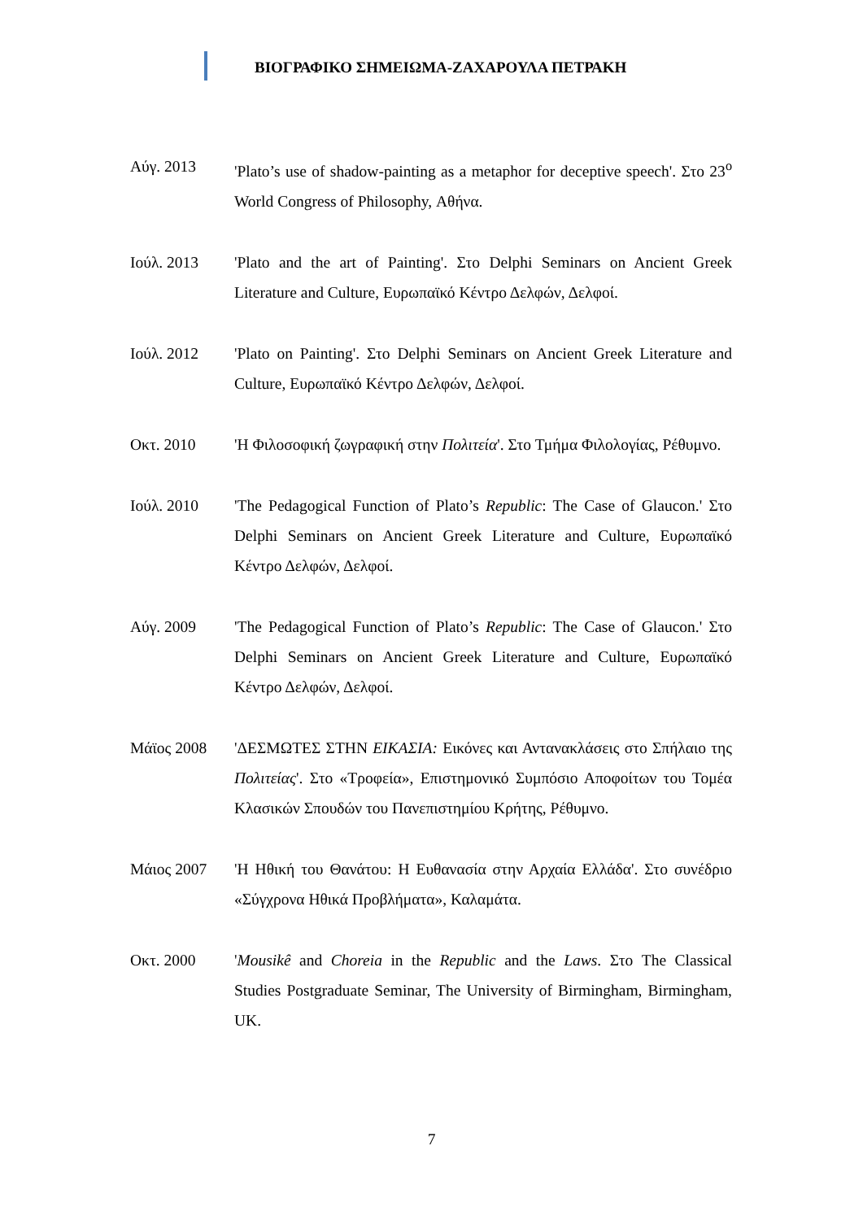ΒΙΟΓΡΑΦΙΚΟ ΣΗΜΕΙΩΜΑ-ΖΑΧΑΡΟΥΛΑ ΠΕΤΡΑΚΗ
Αύγ. 2013 'Plato’s use of shadow-painting as a metaphor for deceptive speech'. Στο 23<sup>ο</sup> World Congress of Philosophy, Αθήνα.
Ιούλ. 2013 'Plato and the art of Painting'. Στο Delphi Seminars on Ancient Greek Literature and Culture, Ευρωπαϊκό Κέντρο Δελφών, Δελφοί.
Ιούλ. 2012 'Plato on Painting'. Στο Delphi Seminars on Ancient Greek Literature and Culture, Ευρωπαϊκό Κέντρο Δελφών, Δελφοί.
Οκτ. 2010 'Η Φιλοσοφική ζωγραφική στην Πολιτεία'. Στο Τμήμα Φιλολογίας, Ρέθυμνο.
Ιούλ. 2010 'The Pedagogical Function of Plato’s Republic: The Case of Glaucon.' Στο Delphi Seminars on Ancient Greek Literature and Culture, Ευρωπαϊκό Κέντρο Δελφών, Δελφοί.
Αύγ. 2009 'The Pedagogical Function of Plato’s Republic: The Case of Glaucon.' Στο Delphi Seminars on Ancient Greek Literature and Culture, Ευρωπαϊκό Κέντρο Δελφών, Δελφοί.
Μάϊος 2008 'ΔΕΣΜΩΤΕΣ ΣΤΗΝ ΕΙΚΑΣΙΑ: Εικόνες και Αντανακλάσεις στο Σπήλαιο της Πολιτείας'. Στο «Τροφεία», Επιστημονικό Συμπόσιο Αποφοίτων του Τομέα Κλασικών Σπουδών του Πανεπιστημίου Κρήτης, Ρέθυμνο.
Μάιος 2007 'Η Ηθική του Θανάτου: Η Ευθανασία στην Αρχαία Ελλάδα'. Στο συνέδριο «Σύγχρονα Ηθικά Προβλήματα», Καλαμάτα.
Οκτ. 2000 'Mousikê and Choreia in the Republic and the Laws. Στο The Classical Studies Postgraduate Seminar, The University of Birmingham, Birmingham, UK.
7